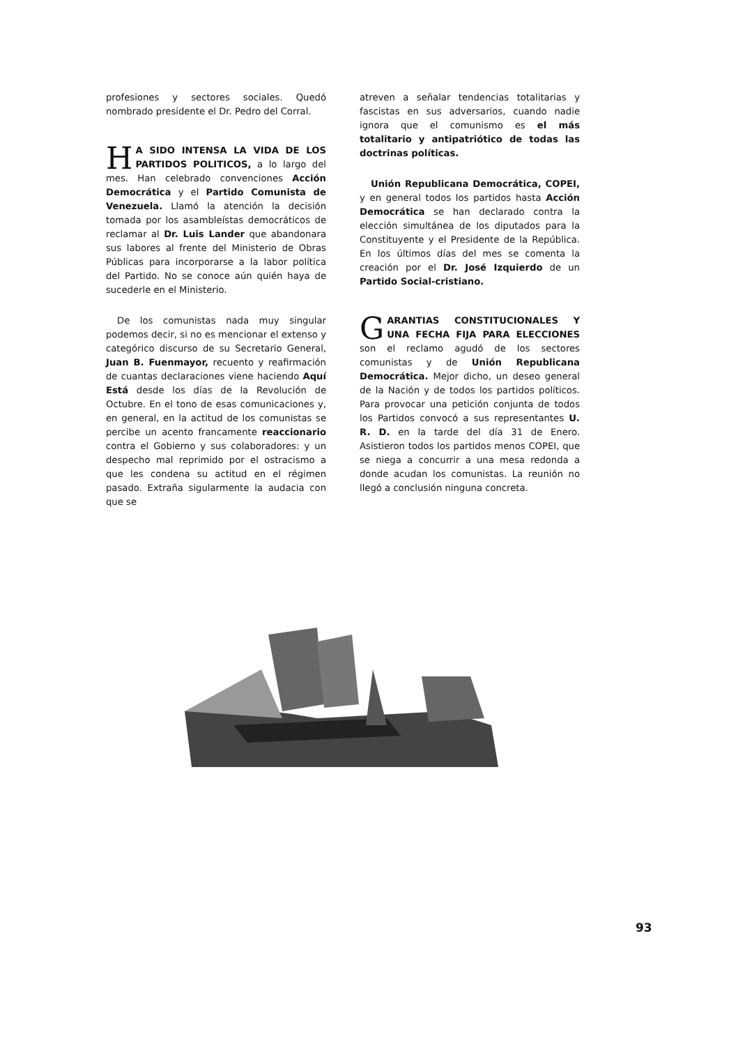profesiones y sectores sociales. Quedó nombrado presidente el Dr. Pedro del Corral.
HA SIDO INTENSA LA VIDA DE LOS PARTIDOS POLITICOS, a lo largo del mes. Han celebrado convenciones Acción Democrática y el Partido Comunista de Venezuela. Llamó la atención la decisión tomada por los asambleístas democráticos de reclamar al Dr. Luis Lander que abandonara sus labores al frente del Ministerio de Obras Públicas para incorporarse a la labor política del Partido. No se conoce aún quién haya de sucederle en el Ministerio.
De los comunistas nada muy singular podemos decir, si no es mencionar el extenso y categórico discurso de su Secretario General, Juan B. Fuenmayor, recuento y reafirmación de cuantas declaraciones viene haciendo Aquí Está desde los días de la Revolución de Octubre. En el tono de esas comunicaciones y, en general, en la actitud de los comunistas se percibe un acento francamente reaccionario contra el Gobierno y sus colaboradores: y un despecho mal reprimido por el ostracismo a que les condena su actitud en el régimen pasado. Extraña sigularmente la audacia con que se
atreven a señalar tendencias totalitarias y fascistas en sus adversarios, cuando nadie ignora que el comunismo es el más totalitario y antipatriótico de todas las doctrinas políticas.
Unión Republicana Democrática, COPEI, y en general todos los partidos hasta Acción Democrática se han declarado contra la elección simultánea de los diputados para la Constituyente y el Presidente de la República. En los últimos días del mes se comenta la creación por el Dr. José Izquierdo de un Partido Social-cristiano.
GARANTIAS CONSTITUCIONALES Y UNA FECHA FIJA PARA ELECCIONES son el reclamo agudó de los sectores comunistas y de Unión Republicana Democrática. Mejor dicho, un deseo general de la Nación y de todos los partidos políticos. Para provocar una petición conjunta de todos los Partidos convocó a sus representantes U. R. D. en la tarde del día 31 de Enero. Asistieron todos los partidos menos COPEI, que se niega a concurrir a una mesa redonda a donde acudan los comunistas. La reunión no llegó a conclusión ninguna concreta.
93